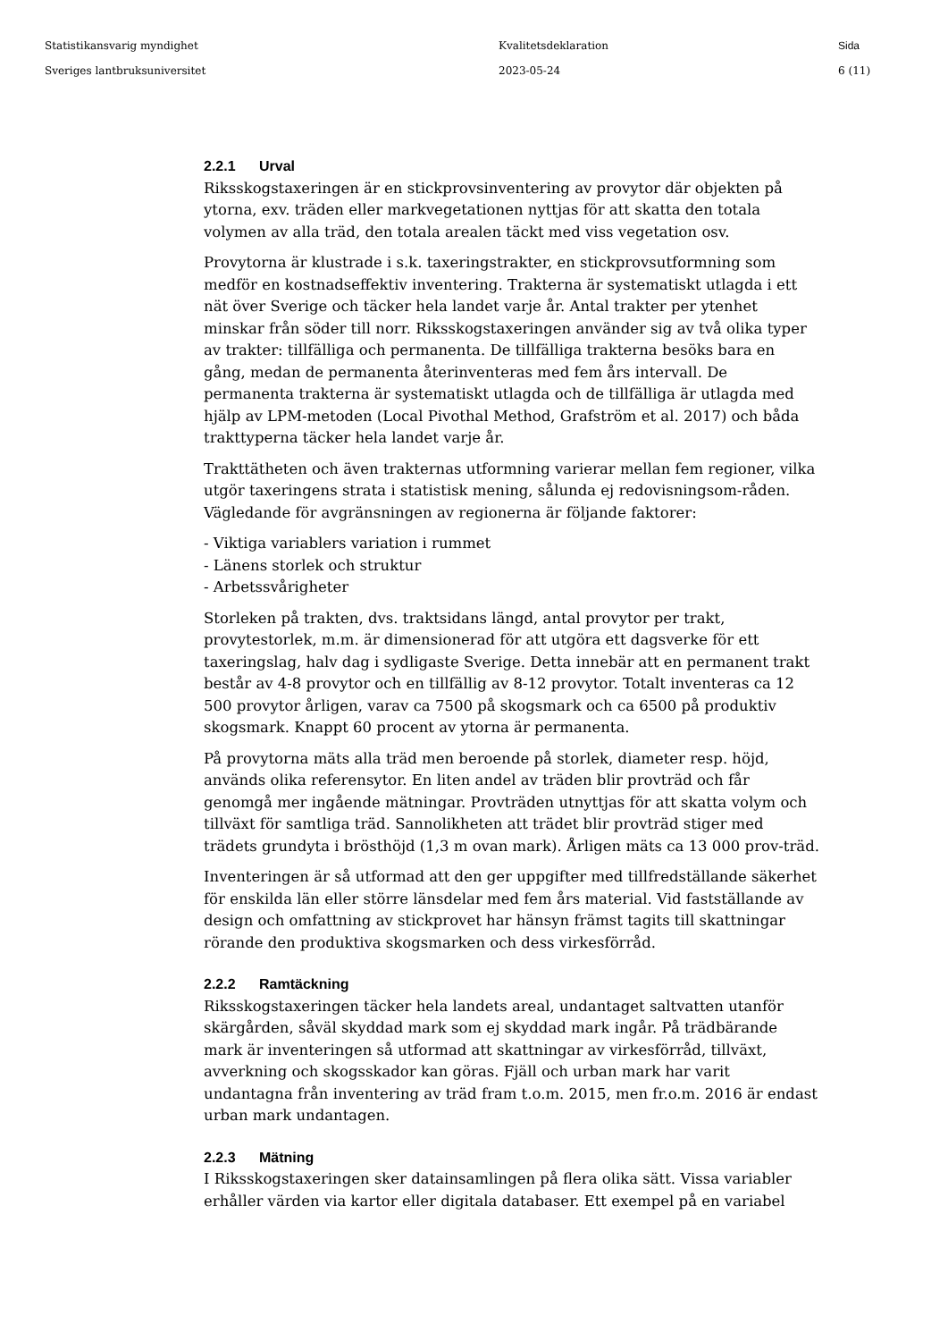Statistikansvarig myndighet
Sveriges lantbruksuniversitet
Kvalitetsdeklaration
2023-05-24
Sida
6 (11)
2.2.1 Urval
Riksskogstaxeringen är en stickprovsinventering av provytor där objekten på ytorna, exv. träden eller markvegetationen nyttjas för att skatta den totala volymen av alla träd, den totala arealen täckt med viss vegetation osv.
Provytorna är klustrade i s.k. taxeringstrakter, en stickprovsutformning som medför en kostnadseffektiv inventering. Trakterna är systematiskt utlagda i ett nät över Sverige och täcker hela landet varje år. Antal trakter per ytenhet minskar från söder till norr. Riksskogstaxeringen använder sig av två olika typer av trakter: tillfälliga och permanenta. De tillfälliga trakterna besöks bara en gång, medan de permanenta återinventeras med fem års intervall. De permanenta trakterna är systematiskt utlagda och de tillfälliga är utlagda med hjälp av LPM-metoden (Local Pivothal Method, Grafström et al. 2017) och båda trakttyperna täcker hela landet varje år.
Trakttätheten och även trakternas utformning varierar mellan fem regioner, vilka utgör taxeringens strata i statistisk mening, sålunda ej redovisningsom-råden. Vägledande för avgränsningen av regionerna är följande faktorer:
- Viktiga variablers variation i rummet
- Länens storlek och struktur
- Arbetssvårigheter
Storleken på trakten, dvs. traktsidans längd, antal provytor per trakt, provytestorlek, m.m. är dimensionerad för att utgöra ett dagsverke för ett taxeringslag, halv dag i sydligaste Sverige. Detta innebär att en permanent trakt består av 4-8 provytor och en tillfällig av 8-12 provytor. Totalt inventeras ca 12 500 provytor årligen, varav ca 7500 på skogsmark och ca 6500 på produktiv skogsmark. Knappt 60 procent av ytorna är permanenta.
På provytorna mäts alla träd men beroende på storlek, diameter resp. höjd, används olika referensytor. En liten andel av träden blir provträd och får genomgå mer ingående mätningar. Provträden utnyttjas för att skatta volym och tillväxt för samtliga träd. Sannolikheten att trädet blir provträd stiger med trädets grundyta i brösthöjd (1,3 m ovan mark). Årligen mäts ca 13 000 prov-träd.
Inventeringen är så utformad att den ger uppgifter med tillfredställande säkerhet för enskilda län eller större länsdelar med fem års material. Vid fastställande av design och omfattning av stickprovet har hänsyn främst tagits till skattningar rörande den produktiva skogsmarken och dess virkesförråd.
2.2.2 Ramtäckning
Riksskogstaxeringen täcker hela landets areal, undantaget saltvatten utanför skärgården, såväl skyddad mark som ej skyddad mark ingår. På trädbärande mark är inventeringen så utformad att skattningar av virkesförråd, tillväxt, avverkning och skogsskador kan göras. Fjäll och urban mark har varit undantagna från inventering av träd fram t.o.m. 2015, men fr.o.m. 2016 är endast urban mark undantagen.
2.2.3 Mätning
I Riksskogstaxeringen sker datainsamlingen på flera olika sätt. Vissa variabler erhåller värden via kartor eller digitala databaser. Ett exempel på en variabel